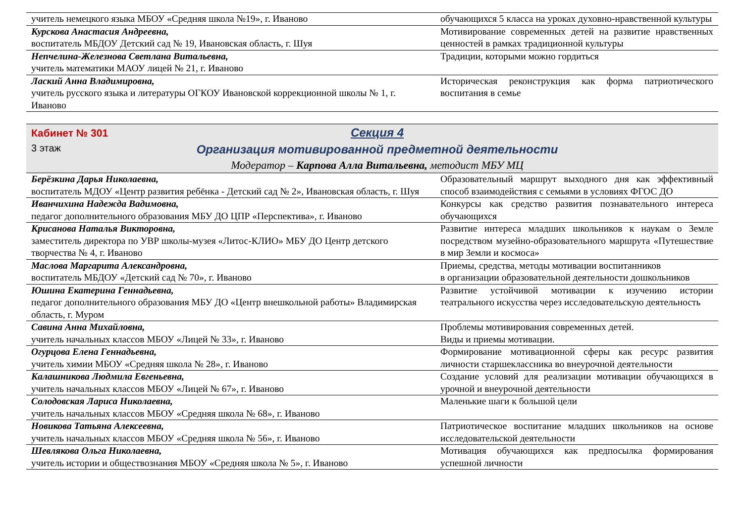| учитель немецкого языка МБОУ «Средняя школа №19», г. Иваново | обучающихся 5 класса на уроках духовно-нравственной культуры |
| Курскова Анастасия Андреевна, воспитатель МБДОУ Детский сад № 19, Ивановская область, г. Шуя | Мотивирование современных детей на развитие нравственных ценностей в рамках традиционной культуры |
| Непчелина-Железнова Светлана Витальевна, учитель математики МАОУ лицей № 21, г. Иваново | Традиции, которыми можно гордиться |
| Лаский Анна Владимировна, учитель русского языка и литературы ОГКОУ Ивановской коррекционной школы № 1, г. Иваново | Историческая реконструкция как форма патриотического воспитания в семье |
Кабинет № 301
3 этаж
Секция 4
Организация мотивированной предметной деятельности
Модератор – Карпова Алла Витальевна, методист МБУ МЦ
| Берёзкина Дарья Николаевна, воспитатель МДОУ «Центр развития ребёнка - Детский сад № 2», Ивановская область, г. Шуя | Образовательный маршрут выходного дня как эффективный способ взаимодействия с семьями в условиях ФГОС ДО |
| Иванчихина Надежда Вадимовна, педагог дополнительного образования МБУ ДО ЦПР «Перспектива», г. Иваново | Конкурсы как средство развития познавательного интереса обучающихся |
| Крисанова Наталья Викторовна, заместитель директора по УВР школы-музея «Литос-КЛИО» МБУ ДО Центр детского творчества № 4, г. Иваново | Развитие интереса младших школьников к наукам о Земле посредством музейно-образовательного маршрута «Путешествие в мир Земли и космоса» |
| Маслова Маргарита Александровна, воспитатель МБДОУ «Детский сад № 70», г. Иваново | Приемы, средства, методы мотивации воспитанников в организации образовательной деятельности дошкольников |
| Юшина Екатерина Геннадьевна, педагог дополнительного образования МБУ ДО «Центр внешкольной работы» Владимирская область, г. Муром | Развитие устойчивой мотивации к изучению истории театрального искусства через исследовательскую деятельность |
| Савина Анна Михайловна, учитель начальных классов МБОУ «Лицей № 33», г. Иваново | Проблемы мотивирования современных детей. Виды и приемы мотивации. |
| Огурцова Елена Геннадьевна, учитель химии МБОУ «Средняя школа № 28», г. Иваново | Формирование мотивационной сферы как ресурс развития личности старшеклассника во внеурочной деятельности |
| Калашникова Людмила Евгеньевна, учитель начальных классов МБОУ «Лицей № 67», г. Иваново | Создание условий для реализации мотивации обучающихся в урочной и внеурочной деятельности |
| Солодовская Лариса Николаевна, учитель начальных классов МБОУ «Средняя школа № 68», г. Иваново | Маленькие шаги к большой цели |
| Новикова Татьяна Алексеевна, учитель начальных классов МБОУ «Средняя школа № 56», г. Иваново | Патриотическое воспитание младших школьников на основе исследовательской деятельности |
| Шевлякова Ольга Николаевна, учитель истории и обществознания МБОУ «Средняя школа № 5», г. Иваново | Мотивация обучающихся как предпосылка формирования успешной личности |